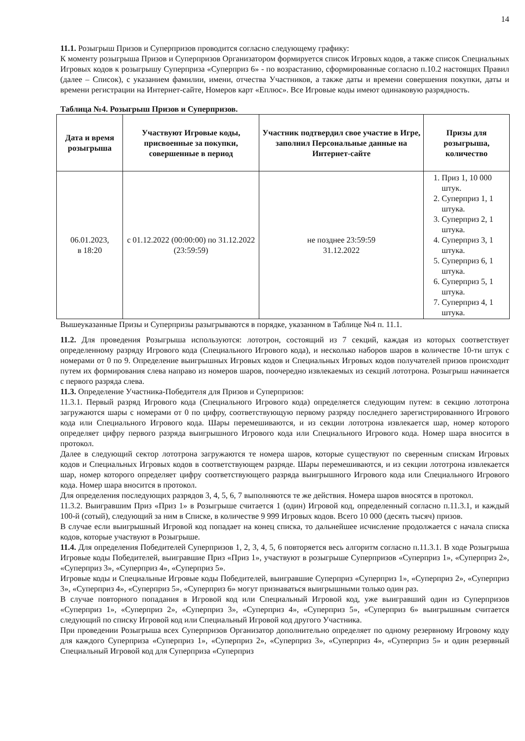14
11.1. Розыгрыш Призов и Суперпризов проводится согласно следующему графику:
К моменту розыгрыша Призов и Суперпризов Организатором формируется список Игровых кодов, а также список Специальных Игровых кодов к розыгрышу Суперприза «Суперприз 6» - по возрастанию, сформированные согласно п.10.2 настоящих Правил (далее – Список), с указанием фамилии, имени, отчества Участников, а также даты и времени совершения покупки, даты и времени регистрации на Интернет-сайте, Номеров карт «Еплюс». Все Игровые коды имеют одинаковую разрядность.
Таблица №4. Розыгрыш Призов и Суперпризов.
| Дата и время розыгрыша | Участвуют Игровые коды, присвоенные за покупки, совершенные в период | Участник подтвердил свое участие в Игре, заполнил Персональные данные на Интернет-сайте | Призы для розыгрыша, количество |
| --- | --- | --- | --- |
| 06.01.2023, в 18:20 | с 01.12.2022 (00:00:00) по 31.12.2022 (23:59:59) | не позднее 23:59:59 31.12.2022 | 1. Приз 1, 10 000 штук. 2. Суперприз 1, 1 штука. 3. Суперприз 2, 1 штука. 4. Суперприз 3, 1 штука. 5. Суперприз 6, 1 штука. 6. Суперприз 5, 1 штука. 7. Суперприз 4, 1 штука. |
Вышеуказанные Призы и Суперпризы разыгрываются в порядке, указанном в Таблице №4 п. 11.1.
11.2. Для проведения Розыгрыша используются: лототрон, состоящий из 7 секций, каждая из которых соответствует определенному разряду Игрового кода (Специального Игрового кода), и несколько наборов шаров в количестве 10-ти штук с номерами от 0 по 9. Определение выигрышных Игровых кодов и Специальных Игровых кодов получателей призов происходит путем их формирования слева направо из номеров шаров, поочередно извлекаемых из секций лототрона. Розыгрыш начинается с первого разряда слева.
11.3. Определение Участника-Победителя для Призов и Суперпризов:
11.3.1. Первый разряд Игрового кода (Специального Игрового кода) определяется следующим путем: в секцию лототрона загружаются шары с номерами от 0 по цифру, соответствующую первому разряду последнего зарегистрированного Игрового кода или Специального Игрового кода. Шары перемешиваются, и из секции лототрона извлекается шар, номер которого определяет цифру первого разряда выигрышного Игрового кода или Специального Игрового кода. Номер шара вносится в протокол.
Далее в следующий сектор лототрона загружаются те номера шаров, которые существуют по сверенным спискам Игровых кодов и Специальных Игровых кодов в соответствующем разряде. Шары перемешиваются, и из секции лототрона извлекается шар, номер которого определяет цифру соответствующего разряда выигрышного Игрового кода или Специального Игрового кода. Номер шара вносится в протокол.
Для определения последующих разрядов 3, 4, 5, 6, 7 выполняются те же действия. Номера шаров вносятся в протокол.
11.3.2. Выигравшим Приз «Приз 1» в Розыгрыше считается 1 (один) Игровой код, определенный согласно п.11.3.1, и каждый 100-й (сотый), следующий за ним в Списке, в количестве 9 999 Игровых кодов. Всего 10 000 (десять тысяч) призов.
В случае если выигрышный Игровой код попадает на конец списка, то дальнейшее исчисление продолжается с начала списка кодов, которые участвуют в Розыгрыше.
11.4. Для определения Победителей Суперпризов 1, 2, 3, 4, 5, 6 повторяется весь алгоритм согласно п.11.3.1. В ходе Розыгрыша Игровые коды Победителей, выигравшие Приз «Приз 1», участвуют в розыгрыше Суперпризов «Суперприз 1», «Суперприз 2», «Суперприз 3», «Суперприз 4», «Суперприз 5».
Игровые коды и Специальные Игровые коды Победителей, выигравшие Суперприз «Суперприз 1», «Суперприз 2», «Суперприз 3», «Суперприз 4», «Суперприз 5», «Суперприз 6» могут признаваться выигрышными только один раз.
В случае повторного попадания в Игровой код или Специальный Игровой код, уже выигравший один из Суперпризов «Суперприз 1», «Суперприз 2», «Суперприз 3», «Суперприз 4», «Суперприз 5», «Суперприз 6» выигрышным считается следующий по списку Игровой код или Специальный Игровой код другого Участника.
При проведении Розыгрыша всех Суперпризов Организатор дополнительно определяет по одному резервному Игровому коду для каждого Суперприза «Суперприз 1», «Суперприз 2», «Суперприз 3», «Суперприз 4», «Суперприз 5» и один резервный Специальный Игровой код для Суперприза «Суперприз